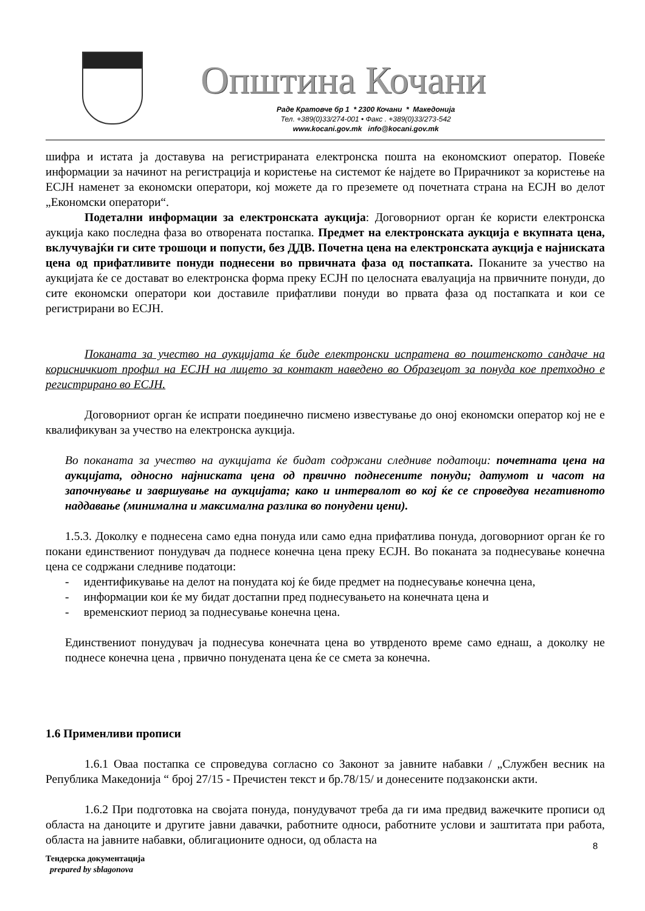Општина Кочани
Раде Кратовче бр 1 * 2300 Кочани * Македонија
Тел. +389(0)33/274-001 • Факс . +389(0)33/273-542
www.kocani.gov.mk info@kocani.gov.mk
шифра и истата ја доставува на регистрираната електронска пошта на економскиот оператор. Повеќе информации за начинот на регистрација и користење на системот ќе најдете во Прирачникот за користење на ЕСЈН наменет за економски оператори, кој можете да го преземете од почетната страна на ЕСЈН во делот „Економски оператори“.
Подетални информации за електронската аукција: Договорниот орган ќе користи електронска аукција како последна фаза во отворената постапка. Предмет на електронската аукција е вкупната цена, вклучувајќи ги сите трошоци и попусти, без ДДВ. Почетна цена на електронската аукција е најниската цена од прифатливите понуди поднесени во првичната фаза од постапката. Поканите за учество на аукцијата ќе се достават во електронска форма преку ЕСЈН по целосната евалуација на првичните понуди, до сите економски оператори кои доставиле прифатливи понуди во првата фаза од постапката и кои се регистрирани во ЕСЈН.
Поканата за учество на аукцијата ќе биде електронски испратена во поштенското сандаче на корисничкиот профил на ЕСЈН на лицето за контакт наведено во Образецот за понуда кое претходно е регистрирано во ЕСЈН.
Договорниот орган ќе испрати поединечно писмено известување до оној економски оператор кој не е квалификуван за учество на електронска аукција.
Во поканата за учество на аукцијата ќе бидат содржани следниве податоци: почетната цена на аукцијата, односно најниската цена од првично поднесените понуди; датумот и часот на започнување и завршување на аукцијата; како и интервалот во кој ќе се спроведува негативното наддавање (минимална и максимална разлика во понудени цени).
1.5.3. Доколку е поднесена само една понуда или само една прифатлива понуда, договорниот орган ќе го покани единствениот понудувач да поднесе конечна цена преку ЕСЈН. Во поканата за поднесување конечна цена се содржани следниве податоци:
- идентификување на делот на понудата кој ќе биде предмет на поднесување конечна цена,
- информации кои ќе му бидат достапни пред поднесувањето на конечната цена и
- временскиот период за поднесување конечна цена.
Единствениот понудувач ја поднесува конечната цена во утврденото време само еднаш, а доколку не поднесе конечна цена , првично понудената цена ќе се смета за конечна.
1.6 Применливи прописи
1.6.1 Оваа постапка се спроведува согласно со Законот за јавните набавки / „Службен весник на Република Македонија “ број 27/15 - Пречистен текст и бр.78/15/ и донесените подзаконски акти.
1.6.2 При подготовка на својата понуда, понудувачот треба да ги има предвид важечките прописи од областа на даноците и другите јавни давачки, работните односи, работните услови и заштитата при работа, областа на јавните набавки, облигационите односи, од областа на
8
Тендерска документација
prepared by sblagonova